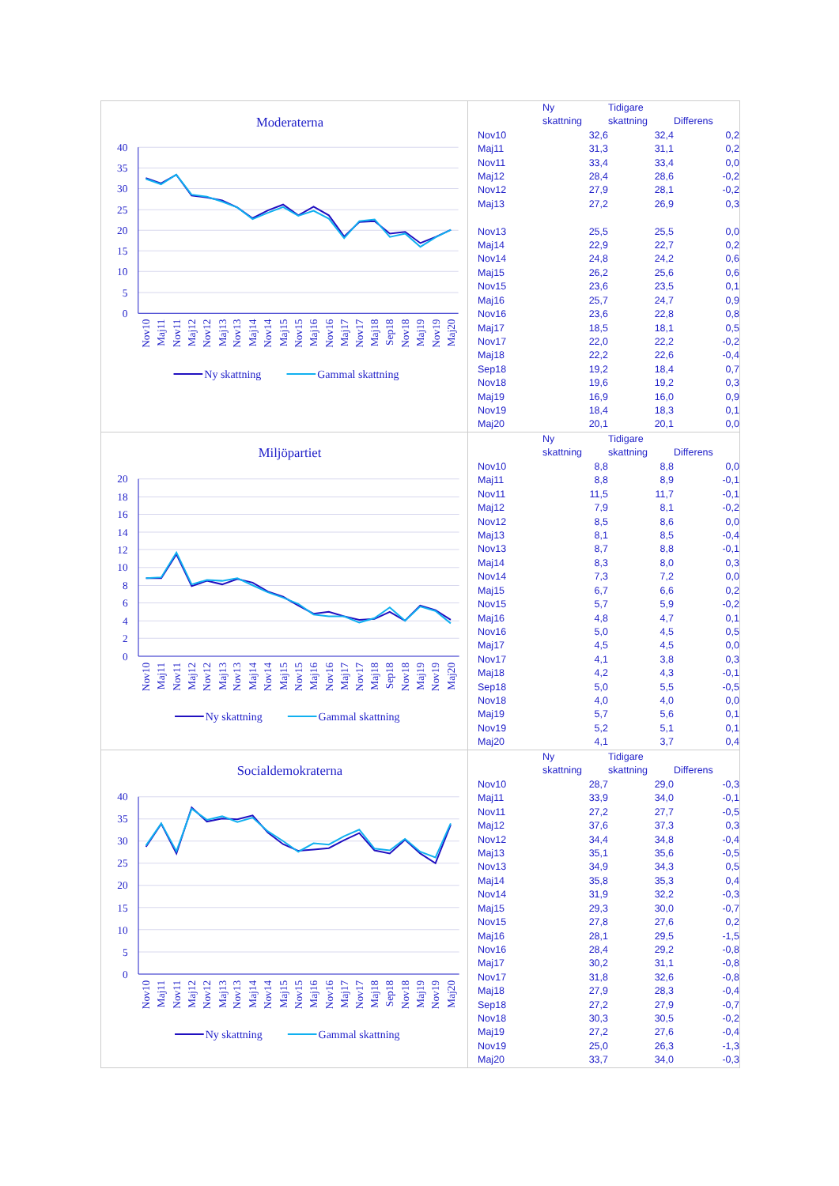Moderaterna
40
35
30
25
20
15
10
5
0
Nov10
Maj11
Nov11
Maj12
Nov12
Maj13
Nov13
Maj14
Nov14
Maj15
Nov15
Maj16
Nov16
Maj17
Nov17
Maj18
Sep18
Nov18
Maj19
Nov19
Maj20
Ny skattning
Gammal skattning
| | Ny skattning | Tidigare skattning | Differens |
| --- | --- | --- | --- |
| Nov10 | 32,6 | 32,4 | 0,2 |
| Maj11 | 31,3 | 31,1 | 0,2 |
| Nov11 | 33,4 | 33,4 | 0,0 |
| Maj12 | 28,4 | 28,6 | -0,2 |
| Nov12 | 27,9 | 28,1 | -0,2 |
| Maj13 | 27,2 | 26,9 | 0,3 |
| Nov13 | 25,5 | 25,5 | 0,0 |
| Maj14 | 22,9 | 22,7 | 0,2 |
| Nov14 | 24,8 | 24,2 | 0,6 |
| Maj15 | 26,2 | 25,6 | 0,6 |
| Nov15 | 23,6 | 23,5 | 0,1 |
| Maj16 | 25,7 | 24,7 | 0,9 |
| Nov16 | 23,6 | 22,8 | 0,8 |
| Maj17 | 18,5 | 18,1 | 0,5 |
| Nov17 | 22,0 | 22,2 | -0,2 |
| Maj18 | 22,2 | 22,6 | -0,4 |
| Sep18 | 19,2 | 18,4 | 0,7 |
| Nov18 | 19,6 | 19,2 | 0,3 |
| Maj19 | 16,9 | 16,0 | 0,9 |
| Nov19 | 18,4 | 18,3 | 0,1 |
| Maj20 | 20,1 | 20,1 | 0,0 |
Miljöpartiet
20
18
16
14
12
10
8
6
4
2
0
Nov10
Maj11
Nov11
Maj12
Nov12
Maj13
Nov13
Maj14
Nov14
Maj15
Nov15
Maj16
Nov16
Maj17
Nov17
Maj18
Sep18
Nov18
Maj19
Nov19
Maj20
Ny skattning
Gammal skattning
| | Ny skattning | Tidigare skattning | Differens |
| --- | --- | --- | --- |
| Nov10 | 8,8 | 8,8 | 0,0 |
| Maj11 | 8,8 | 8,9 | -0,1 |
| Nov11 | 11,5 | 11,7 | -0,1 |
| Maj12 | 7,9 | 8,1 | -0,2 |
| Nov12 | 8,5 | 8,6 | 0,0 |
| Maj13 | 8,1 | 8,5 | -0,4 |
| Nov13 | 8,7 | 8,8 | -0,1 |
| Maj14 | 8,3 | 8,0 | 0,3 |
| Nov14 | 7,3 | 7,2 | 0,0 |
| Maj15 | 6,7 | 6,6 | 0,2 |
| Nov15 | 5,7 | 5,9 | -0,2 |
| Maj16 | 4,8 | 4,7 | 0,1 |
| Nov16 | 5,0 | 4,5 | 0,5 |
| Maj17 | 4,5 | 4,5 | 0,0 |
| Nov17 | 4,1 | 3,8 | 0,3 |
| Maj18 | 4,2 | 4,3 | -0,1 |
| Sep18 | 5,0 | 5,5 | -0,5 |
| Nov18 | 4,0 | 4,0 | 0,0 |
| Maj19 | 5,7 | 5,6 | 0,1 |
| Nov19 | 5,2 | 5,1 | 0,1 |
| Maj20 | 4,1 | 3,7 | 0,4 |
Socialdemokraterna
40
35
30
25
20
15
10
5
0
Nov10
Maj11
Nov11
Maj12
Nov12
Maj13
Nov13
Maj14
Nov14
Maj15
Nov15
Maj16
Nov16
Maj17
Nov17
Maj18
Sep18
Nov18
Maj19
Nov19
Maj20
Ny skattning
Gammal skattning
| | Ny skattning | Tidigare skattning | Differens |
| --- | --- | --- | --- |
| Nov10 | 28,7 | 29,0 | -0,3 |
| Maj11 | 33,9 | 34,0 | -0,1 |
| Nov11 | 27,2 | 27,7 | -0,5 |
| Maj12 | 37,6 | 37,3 | 0,3 |
| Nov12 | 34,4 | 34,8 | -0,4 |
| Maj13 | 35,1 | 35,6 | -0,5 |
| Nov13 | 34,9 | 34,3 | 0,5 |
| Maj14 | 35,8 | 35,3 | 0,4 |
| Nov14 | 31,9 | 32,2 | -0,3 |
| Maj15 | 29,3 | 30,0 | -0,7 |
| Nov15 | 27,8 | 27,6 | 0,2 |
| Maj16 | 28,1 | 29,5 | -1,5 |
| Nov16 | 28,4 | 29,2 | -0,8 |
| Maj17 | 30,2 | 31,1 | -0,8 |
| Nov17 | 31,8 | 32,6 | -0,8 |
| Maj18 | 27,9 | 28,3 | -0,4 |
| Sep18 | 27,2 | 27,9 | -0,7 |
| Nov18 | 30,3 | 30,5 | -0,2 |
| Maj19 | 27,2 | 27,6 | -0,4 |
| Nov19 | 25,0 | 26,3 | -1,3 |
| Maj20 | 33,7 | 34,0 | -0,3 |